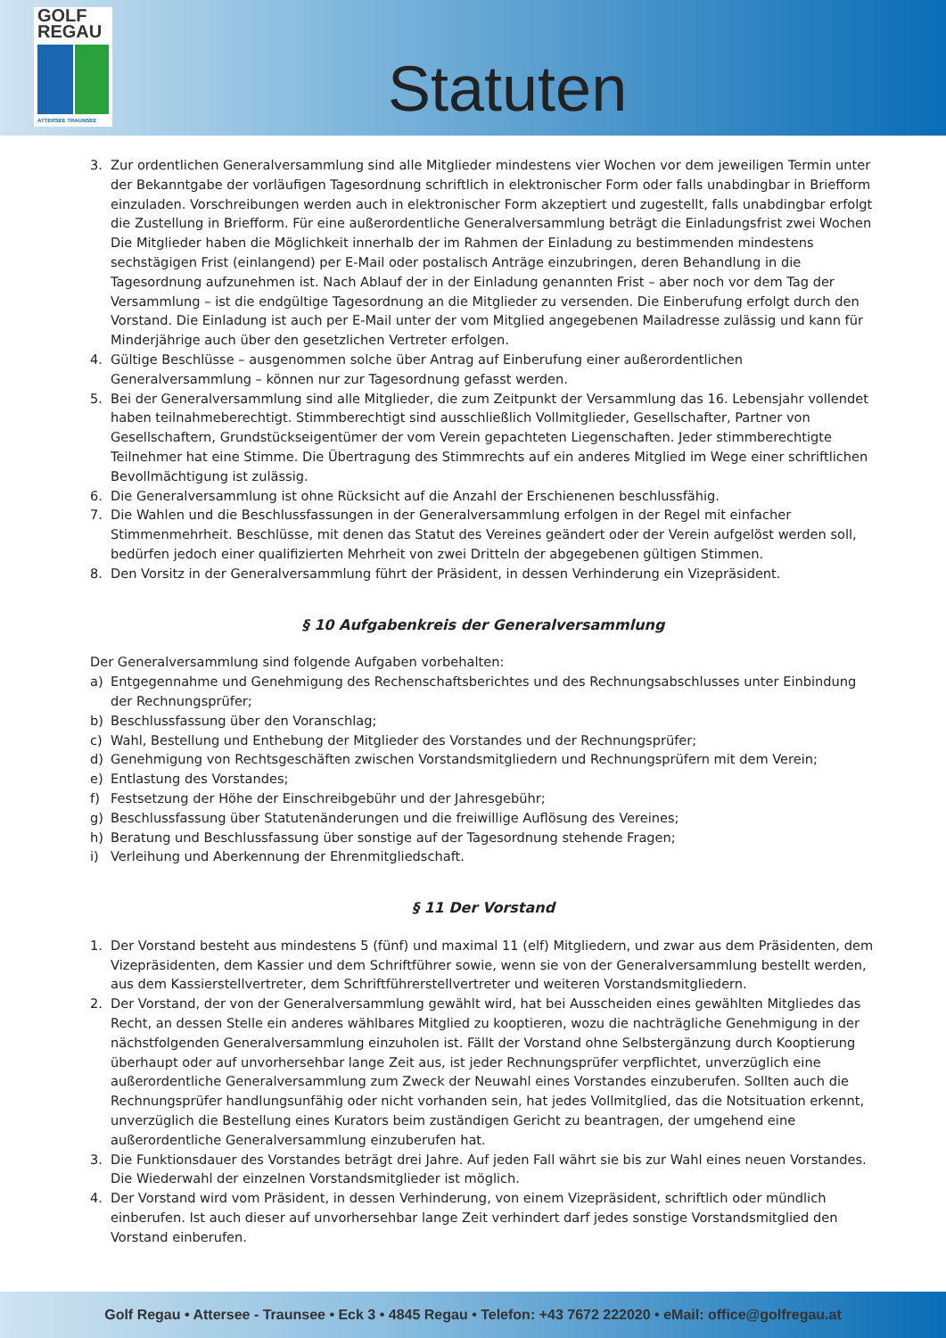GOLF
REGAU
ATTERSEE TRAUNSEE
Statuten
3. Zur ordentlichen Generalversammlung sind alle Mitglieder mindestens vier Wochen vor dem jeweiligen Termin unter der Bekanntgabe der vorläufigen Tagesordnung schriftlich in elektronischer Form oder falls unabdingbar in Briefform einzuladen. Vorschreibungen werden auch in elektronischer Form akzeptiert und zugestellt, falls unabdingbar erfolgt die Zustellung in Briefform. Für eine außerordentliche Generalversammlung beträgt die Einladungsfrist zwei Wochen Die Mitglieder haben die Möglichkeit innerhalb der im Rahmen der Einladung zu bestimmenden mindestens sechstägigen Frist (einlangend) per E-Mail oder postalisch Anträge einzubringen, deren Behandlung in die Tagesordnung aufzunehmen ist. Nach Ablauf der in der Einladung genannten Frist – aber noch vor dem Tag der Versammlung – ist die endgültige Tagesordnung an die Mitglieder zu versenden. Die Einberufung erfolgt durch den Vorstand. Die Einladung ist auch per E-Mail unter der vom Mitglied angegebenen Mailadresse zulässig und kann für Minderjährige auch über den gesetzlichen Vertreter erfolgen.
4. Gültige Beschlüsse – ausgenommen solche über Antrag auf Einberufung einer außerordentlichen Generalversammlung – können nur zur Tagesordnung gefasst werden.
5. Bei der Generalversammlung sind alle Mitglieder, die zum Zeitpunkt der Versammlung das 16. Lebensjahr vollendet haben teilnahmeberechtigt. Stimmberechtigt sind ausschließlich Vollmitglieder, Gesellschafter, Partner von Gesellschaftern, Grundstückseigentümer der vom Verein gepachteten Liegenschaften. Jeder stimmberechtigte Teilnehmer hat eine Stimme. Die Übertragung des Stimmrechts auf ein anderes Mitglied im Wege einer schriftlichen Bevollmächtigung ist zulässig.
6. Die Generalversammlung ist ohne Rücksicht auf die Anzahl der Erschienenen beschlussfähig.
7. Die Wahlen und die Beschlussfassungen in der Generalversammlung erfolgen in der Regel mit einfacher Stimmenmehrheit. Beschlüsse, mit denen das Statut des Vereines geändert oder der Verein aufgelöst werden soll, bedürfen jedoch einer qualifizierten Mehrheit von zwei Dritteln der abgegebenen gültigen Stimmen.
8. Den Vorsitz in der Generalversammlung führt der Präsident, in dessen Verhinderung ein Vizepräsident.
§ 10 Aufgabenkreis der Generalversammlung
Der Generalversammlung sind folgende Aufgaben vorbehalten:
a) Entgegennahme und Genehmigung des Rechenschaftsberichtes und des Rechnungsabschlusses unter Einbindung der Rechnungsprüfer;
b) Beschlussfassung über den Voranschlag;
c) Wahl, Bestellung und Enthebung der Mitglieder des Vorstandes und der Rechnungsprüfer;
d) Genehmigung von Rechtsgeschäften zwischen Vorstandsmitgliedern und Rechnungsprüfern mit dem Verein;
e) Entlastung des Vorstandes;
f) Festsetzung der Höhe der Einschreibgebühr und der Jahresgebühr;
g) Beschlussfassung über Statutenänderungen und die freiwillige Auflösung des Vereines;
h) Beratung und Beschlussfassung über sonstige auf der Tagesordnung stehende Fragen;
i) Verleihung und Aberkennung der Ehrenmitgliedschaft.
§ 11 Der Vorstand
1. Der Vorstand besteht aus mindestens 5 (fünf) und maximal 11 (elf) Mitgliedern, und zwar aus dem Präsidenten, dem Vizepräsidenten, dem Kassier und dem Schriftführer sowie, wenn sie von der Generalversammlung bestellt werden, aus dem Kassierstellvertreter, dem Schriftführerstellvertreter und weiteren Vorstandsmitgliedern.
2. Der Vorstand, der von der Generalversammlung gewählt wird, hat bei Ausscheiden eines gewählten Mitgliedes das Recht, an dessen Stelle ein anderes wählbares Mitglied zu kooptieren, wozu die nachträgliche Genehmigung in der nächstfolgenden Generalversammlung einzuholen ist. Fällt der Vorstand ohne Selbstergänzung durch Kooptierung überhaupt oder auf unvorhersehbar lange Zeit aus, ist jeder Rechnungsprüfer verpflichtet, unverzüglich eine außerordentliche Generalversammlung zum Zweck der Neuwahl eines Vorstandes einzuberufen. Sollten auch die Rechnungsprüfer handlungsunfähig oder nicht vorhanden sein, hat jedes Vollmitglied, das die Notsituation erkennt, unverzüglich die Bestellung eines Kurators beim zuständigen Gericht zu beantragen, der umgehend eine außerordentliche Generalversammlung einzuberufen hat.
3. Die Funktionsdauer des Vorstandes beträgt drei Jahre. Auf jeden Fall währt sie bis zur Wahl eines neuen Vorstandes. Die Wiederwahl der einzelnen Vorstandsmitglieder ist möglich.
4. Der Vorstand wird vom Präsident, in dessen Verhinderung, von einem Vizepräsident, schriftlich oder mündlich einberufen. Ist auch dieser auf unvorhersehbar lange Zeit verhindert darf jedes sonstige Vorstandsmitglied den Vorstand einberufen.
Golf Regau • Attersee - Traunsee • Eck 3 • 4845 Regau • Telefon: +43 7672 222020 • eMail: office@golfregau.at